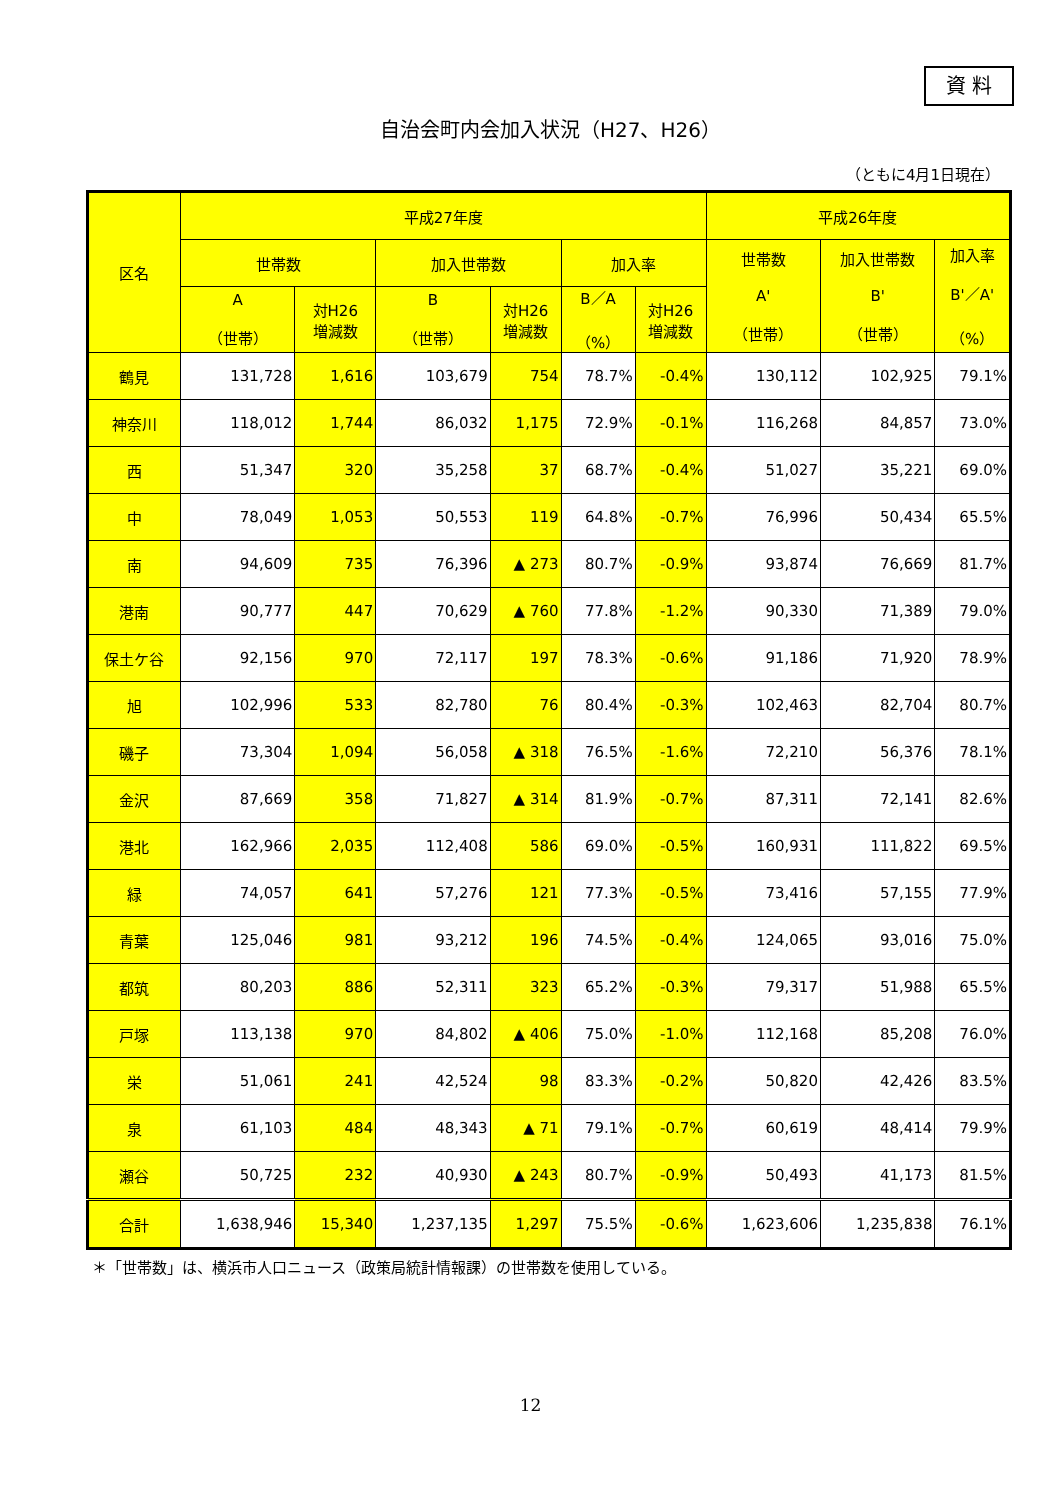資 料
自治会町内会加入状況（H27、H26）
（ともに4月1日現在）
| 区名 | 平成27年度 | | | | | | 平成26年度 | | |
| --- | --- | --- | --- | --- | --- | --- | --- | --- | --- |
| | 世帯数 | | 加入世帯数 | | 加入率 | | 世帯数 A' （世帯） | 加入世帯数 B' （世帯） | 加入率 B'／A' （%） |
| | A （世帯） | 対H26 増減数 | B （世帯） | 対H26 増減数 | B／A （%） | 対H26 増減数 | | | |
| 鶴見 | 131,728 | 1,616 | 103,679 | 754 | 78.7% | -0.4% | 130,112 | 102,925 | 79.1% |
| 神奈川 | 118,012 | 1,744 | 86,032 | 1,175 | 72.9% | -0.1% | 116,268 | 84,857 | 73.0% |
| 西 | 51,347 | 320 | 35,258 | 37 | 68.7% | -0.4% | 51,027 | 35,221 | 69.0% |
| 中 | 78,049 | 1,053 | 50,553 | 119 | 64.8% | -0.7% | 76,996 | 50,434 | 65.5% |
| 南 | 94,609 | 735 | 76,396 | ▲ 273 | 80.7% | -0.9% | 93,874 | 76,669 | 81.7% |
| 港南 | 90,777 | 447 | 70,629 | ▲ 760 | 77.8% | -1.2% | 90,330 | 71,389 | 79.0% |
| 保土ケ谷 | 92,156 | 970 | 72,117 | 197 | 78.3% | -0.6% | 91,186 | 71,920 | 78.9% |
| 旭 | 102,996 | 533 | 82,780 | 76 | 80.4% | -0.3% | 102,463 | 82,704 | 80.7% |
| 磯子 | 73,304 | 1,094 | 56,058 | ▲ 318 | 76.5% | -1.6% | 72,210 | 56,376 | 78.1% |
| 金沢 | 87,669 | 358 | 71,827 | ▲ 314 | 81.9% | -0.7% | 87,311 | 72,141 | 82.6% |
| 港北 | 162,966 | 2,035 | 112,408 | 586 | 69.0% | -0.5% | 160,931 | 111,822 | 69.5% |
| 緑 | 74,057 | 641 | 57,276 | 121 | 77.3% | -0.5% | 73,416 | 57,155 | 77.9% |
| 青葉 | 125,046 | 981 | 93,212 | 196 | 74.5% | -0.4% | 124,065 | 93,016 | 75.0% |
| 都筑 | 80,203 | 886 | 52,311 | 323 | 65.2% | -0.3% | 79,317 | 51,988 | 65.5% |
| 戸塚 | 113,138 | 970 | 84,802 | ▲ 406 | 75.0% | -1.0% | 112,168 | 85,208 | 76.0% |
| 栄 | 51,061 | 241 | 42,524 | 98 | 83.3% | -0.2% | 50,820 | 42,426 | 83.5% |
| 泉 | 61,103 | 484 | 48,343 | ▲ 71 | 79.1% | -0.7% | 60,619 | 48,414 | 79.9% |
| 瀬谷 | 50,725 | 232 | 40,930 | ▲ 243 | 80.7% | -0.9% | 50,493 | 41,173 | 81.5% |
| 合計 | 1,638,946 | 15,340 | 1,237,135 | 1,297 | 75.5% | -0.6% | 1,623,606 | 1,235,838 | 76.1% |
＊「世帯数」は、横浜市人口ニュース（政策局統計情報課）の世帯数を使用している。
12